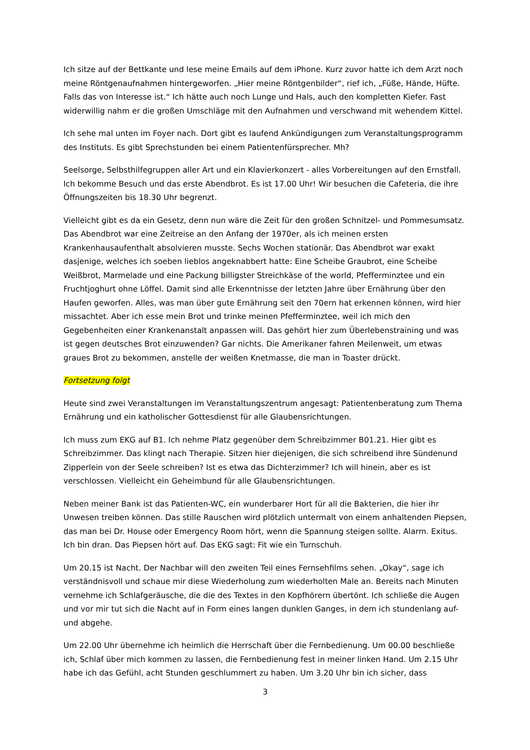Ich sitze auf der Bettkante und lese meine Emails auf dem iPhone. Kurz zuvor hatte ich dem Arzt noch meine Röntgenaufnahmen hintergeworfen. „Hier meine Röntgenbilder“, rief ich, „Füße, Hände, Hüfte. Falls das von Interesse ist.“ Ich hätte auch noch Lunge und Hals, auch den kompletten Kiefer. Fast widerwillig nahm er die großen Umschläge mit den Aufnahmen und verschwand mit wehendem Kittel.
Ich sehe mal unten im Foyer nach. Dort gibt es laufend Ankündigungen zum Veranstaltungsprogramm des Instituts. Es gibt Sprechstunden bei einem Patientenfürsprecher. Mh?
Seelsorge, Selbsthilfegruppen aller Art und ein Klavierkonzert - alles Vorbereitungen auf den Ernstfall. Ich bekomme Besuch und das erste Abendbrot. Es ist 17.00 Uhr! Wir besuchen die Cafeteria, die ihre Öffnungszeiten bis 18.30 Uhr begrenzt.
Vielleicht gibt es da ein Gesetz, denn nun wäre die Zeit für den großen Schnitzel- und Pommesumsatz. Das Abendbrot war eine Zeitreise an den Anfang der 1970er, als ich meinen ersten Krankenhausaufenthalt absolvieren musste. Sechs Wochen stationär. Das Abendbrot war exakt dasjenige, welches ich soeben lieblos angeknabbert hatte: Eine Scheibe Graubrot, eine Scheibe Weißbrot, Marmelade und eine Packung billigster Streichkäse of the world, Pfefferminztee und ein Fruchtjoghurt ohne Löffel. Damit sind alle Erkenntnisse der letzten Jahre über Ernährung über den Haufen geworfen. Alles, was man über gute Ernährung seit den 70ern hat erkennen können, wird hier missachtet. Aber ich esse mein Brot und trinke meinen Pfefferminztee, weil ich mich den Gegebenheiten einer Krankenanstalt anpassen will. Das gehört hier zum Überlebenstraining und was ist gegen deutsches Brot einzuwenden? Gar nichts. Die Amerikaner fahren Meilenweit, um etwas graues Brot zu bekommen, anstelle der weißen Knetmasse, die man in Toaster drückt.
Fortsetzung folgt
Heute sind zwei Veranstaltungen im Veranstaltungszentrum angesagt: Patientenberatung zum Thema Ernährung und ein katholischer Gottesdienst für alle Glaubensrichtungen.
Ich muss zum EKG auf B1. Ich nehme Platz gegenüber dem Schreibzimmer B01.21. Hier gibt es Schreibzimmer. Das klingt nach Therapie. Sitzen hier diejenigen, die sich schreibend ihre Sündenund Zipperlein von der Seele schreiben? Ist es etwa das Dichterzimmer? Ich will hinein, aber es ist verschlossen. Vielleicht ein Geheimbund für alle Glaubensrichtungen.
Neben meiner Bank ist das Patienten-WC, ein wunderbarer Hort für all die Bakterien, die hier ihr Unwesen treiben können. Das stille Rauschen wird plötzlich untermalt von einem anhaltenden Piepsen, das man bei Dr. House oder Emergency Room hört, wenn die Spannung steigen sollte. Alarm. Exitus. Ich bin dran. Das Piepsen hört auf. Das EKG sagt: Fit wie ein Turnschuh.
Um 20.15 ist Nacht. Der Nachbar will den zweiten Teil eines Fernsehfilms sehen. „Okay“, sage ich verständnisvoll und schaue mir diese Wiederholung zum wiederholten Male an. Bereits nach Minuten vernehme ich Schlafgeräusche, die die des Textes in den Kopfhörern übertönt. Ich schließe die Augen und vor mir tut sich die Nacht auf in Form eines langen dunklen Ganges, in dem ich stundenlang auf- und abgehe.
Um 22.00 Uhr übernehme ich heimlich die Herrschaft über die Fernbedienung. Um 00.00 beschließe ich, Schlaf über mich kommen zu lassen, die Fernbedienung fest in meiner linken Hand. Um 2.15 Uhr habe ich das Gefühl, acht Stunden geschlummert zu haben. Um 3.20 Uhr bin ich sicher, dass
3